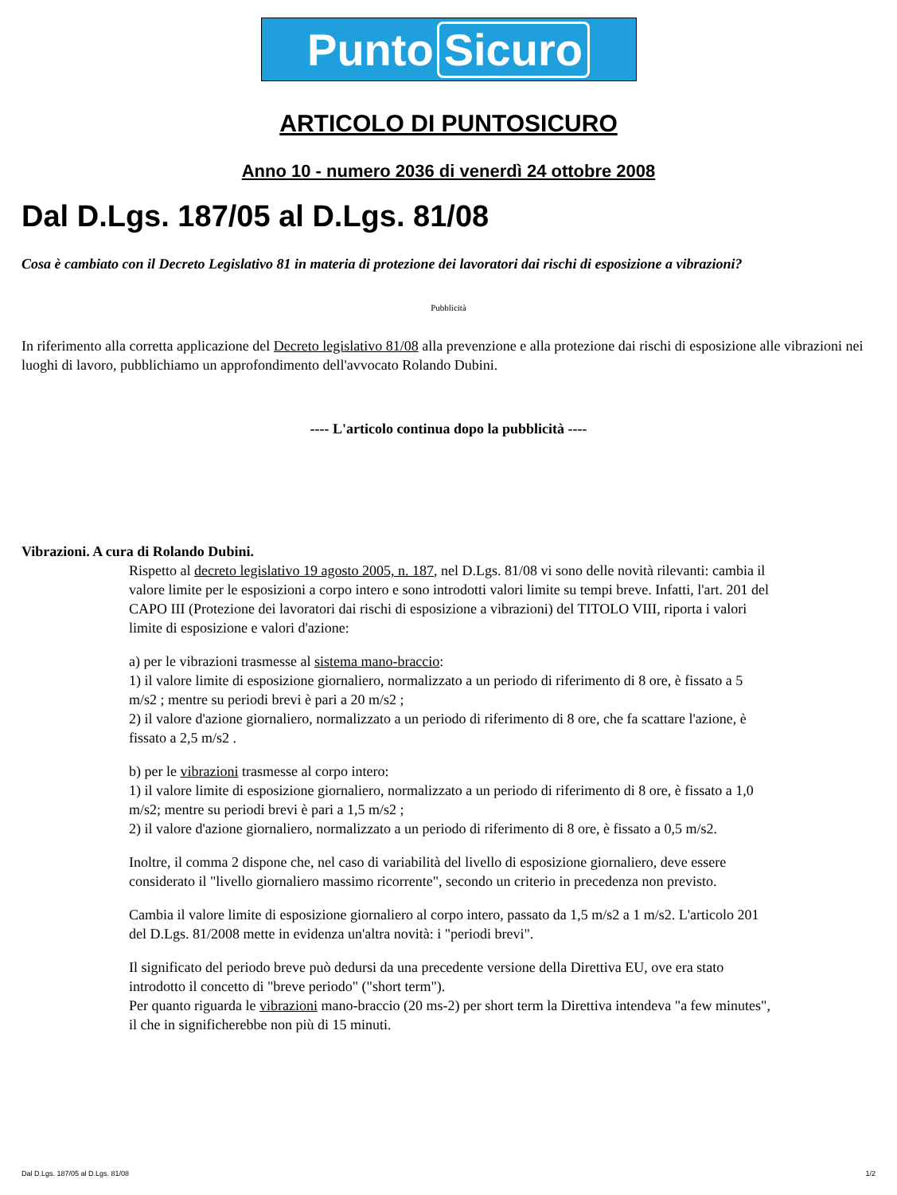Punto Sicuro
ARTICOLO DI PUNTOSICURO
Anno 10 - numero 2036 di venerdì 24 ottobre 2008
Dal D.Lgs. 187/05 al D.Lgs. 81/08
Cosa è cambiato con il Decreto Legislativo 81 in materia di protezione dei lavoratori dai rischi di esposizione a vibrazioni?
Pubblicità
In riferimento alla corretta applicazione del Decreto legislativo 81/08 alla prevenzione e alla protezione dai rischi di esposizione alle vibrazioni nei luoghi di lavoro, pubblichiamo un approfondimento dell'avvocato Rolando Dubini.
---- L'articolo continua dopo la pubblicità ----
Vibrazioni. A cura di Rolando Dubini.
Rispetto al decreto legislativo 19 agosto 2005, n. 187, nel D.Lgs. 81/08 vi sono delle novità rilevanti: cambia il valore limite per le esposizioni a corpo intero e sono introdotti valori limite su tempi breve. Infatti, l'art. 201 del CAPO III (Protezione dei lavoratori dai rischi di esposizione a vibrazioni) del TITOLO VIII, riporta i valori limite di esposizione e valori d'azione:
a) per le vibrazioni trasmesse al sistema mano-braccio:
1) il valore limite di esposizione giornaliero, normalizzato a un periodo di riferimento di 8 ore, è fissato a 5 m/s2 ; mentre su periodi brevi è pari a 20 m/s2 ;
2) il valore d'azione giornaliero, normalizzato a un periodo di riferimento di 8 ore, che fa scattare l'azione, è fissato a 2,5 m/s2 .
b) per le vibrazioni trasmesse al corpo intero:
1) il valore limite di esposizione giornaliero, normalizzato a un periodo di riferimento di 8 ore, è fissato a 1,0 m/s2; mentre su periodi brevi è pari a 1,5 m/s2 ;
2) il valore d'azione giornaliero, normalizzato a un periodo di riferimento di 8 ore, è fissato a 0,5 m/s2.
Inoltre, il comma 2 dispone che, nel caso di variabilità del livello di esposizione giornaliero, deve essere considerato il "livello giornaliero massimo ricorrente", secondo un criterio in precedenza non previsto.
Cambia il valore limite di esposizione giornaliero al corpo intero, passato da 1,5 m/s2 a 1 m/s2. L'articolo 201 del D.Lgs. 81/2008 mette in evidenza un'altra novità: i "periodi brevi".
Il significato del periodo breve può dedursi da una precedente versione della Direttiva EU, ove era stato introdotto il concetto di "breve periodo" ("short term").
Per quanto riguarda le vibrazioni mano-braccio (20 ms-2) per short term la Direttiva intendeva "a few minutes", il che in significherebbe non più di 15 minuti.
Dal D.Lgs. 187/05 al D.Lgs. 81/08 1/2